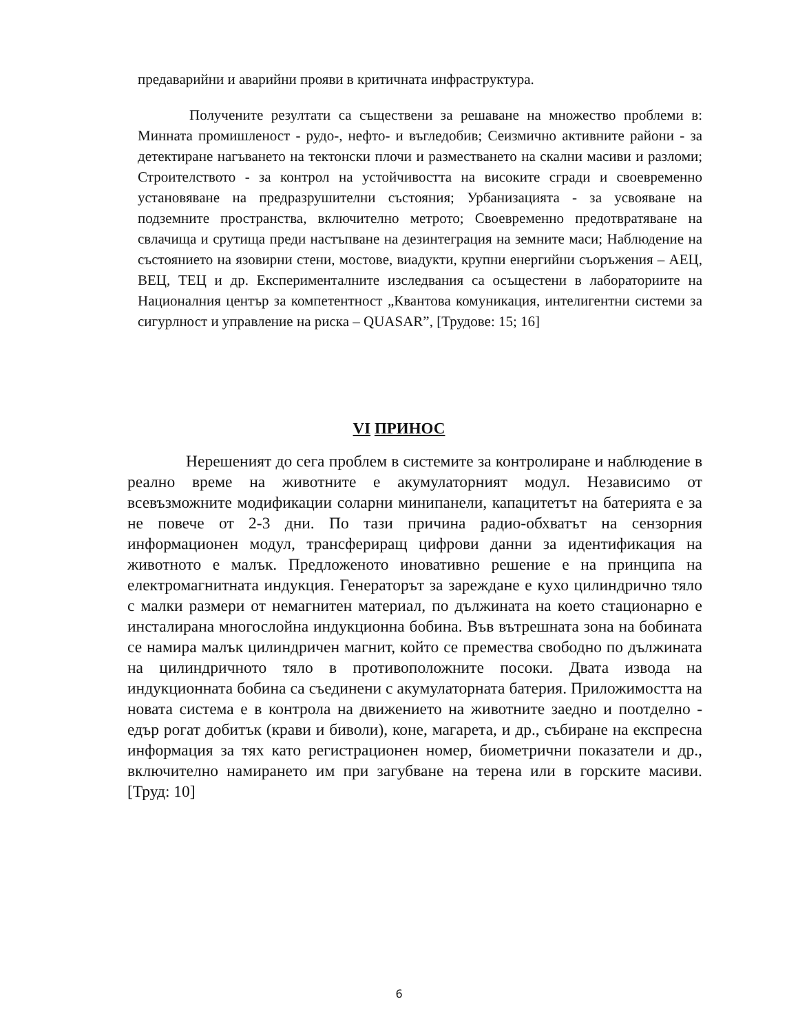предаварийни и аварийни прояви в критичната инфраструктура.
Получените резултати са съществени за решаване на множество проблеми в: Минната промишленост - рудо-, нефто- и въгледобив; Сеизмично активните райони - за детектиране нагъването на тектонски плочи и разместването на скални масиви и разломи; Строителството - за контрол на устойчивостта на високите сгради и своевременно установяване на предразрушителни състояния; Урбанизацията - за усвояване на подземните пространства, включително метрото; Своевременно предотвратяване на свлачища и срутища преди настъпване на дезинтеграция на земните маси; Наблюдение на състоянието на язовирни стени, мостове, виадукти, крупни енергийни съоръжения – АЕЦ, ВЕЦ, ТЕЦ и др. Експерименталните изследвания са осъщестени в лабораториите на Националния център за компетентност „Квантова комуникация, интелигентни системи за сигурлност и управление на риска – QUASAR”, [Трудове: 15; 16]
VI ПРИНОС
Нерешеният до сега проблем в системите за контролиране и наблюдение в реално време на животните е акумулаторният модул. Независимо от всевъзможните модификации соларни минипанели, капацитетът на батерията е за не повече от 2-3 дни. По тази причина радио-обхватът на сензорния информационен модул, трансфериращ цифрови данни за идентификация на животното е малък. Предложеното иновативно решение е на принципа на електромагнитната индукция. Генераторът за зареждане е кухо цилиндрично тяло с малки размери от немагнитен материал, по дължината на което стационарно е инсталирана многослойна индукционна бобина. Във вътрешната зона на бобината се намира малък цилиндричен магнит, който се премества свободно по дължината на цилиндричното тяло в противоположните посоки. Двата извода на индукционната бобина са съединени с акумулаторната батерия. Приложимостта на новата система е в контрола на движението на животните заедно и поотделно - едър рогат добитък (крави и биволи), коне, магарета, и др., събиране на експресна информация за тях като регистрационен номер, биометрични показатели и др., включително намирането им при загубване на терена или в горските масиви. [Труд: 10]
6